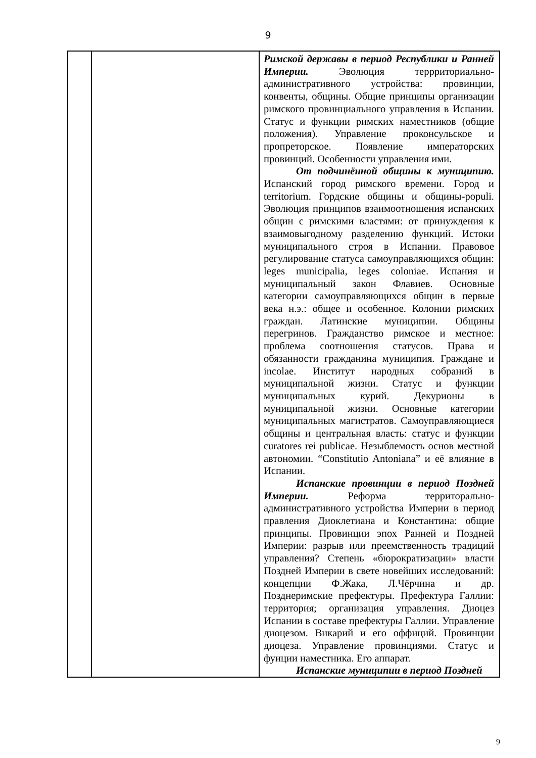9
| | | Римской державы в период Республики и Ранней Империи. Эволюция террриториально-административного устройства: провинции, конвенты, общины. Общие принципы организации римского провинциального управления в Испании. Статус и функции римских наместников (общие положения). Управление проконсульское и пропреторское. Появление императорских провинций. Особенности управления ими. От подчинённой общины к муниципию. Испанский город римского времени. Город и territorium. Гордские общины и общины-populi. Эволюция принципов взаимоотношения испанских общин с римскими властями: от принуждения к взаимовыгодному разделению функций. Истоки муниципального строя в Испании. Правовое регулирование статуса самоуправляющихся общин: leges municipalia, leges coloniae. Испания и муниципальный закон Флавиев. Основные категории самоуправляющихся общин в первые века н.э.: общее и особенное. Колонии римских граждан. Латинские муниципии. Общины перегринов. Гражданство римское и местное: проблема соотношения статусов. Права и обязанности гражданина муниципия. Граждане и incolae. Институт народных собраний в муниципальной жизни. Статус и функции муниципальных курий. Декурионы в муниципальной жизни. Основные категории муниципальных магистратов. Самоуправляющиеся общины и центральная власть: статус и функции curatores rei publicae. Незыблемость основ местной автономии. “Constitutio Antoniana” и её влияние в Испании. Испанские провинции в период Поздней Империи. Реформа территорально-административного устройства Империи в период правления Диоклетиана и Константина: общие принципы. Провинции эпох Ранней и Поздней Империи: разрыв или преемственность традиций управления? Степень «бюрократизации» власти Поздней Империи в свете новейших исследований: концепции Ф.Жака, Л.Чёрчина и др. Позднеримские префектуры. Префектура Галлии: территория; организация управления. Диоцез Испании в составе префектуры Галлии. Управление диоцезом. Викарий и его оффиций. Провинции диоцеза. Управление провинциями. Статус и фунции наместника. Его аппарат. Испанские муниципии в период Поздней |
9